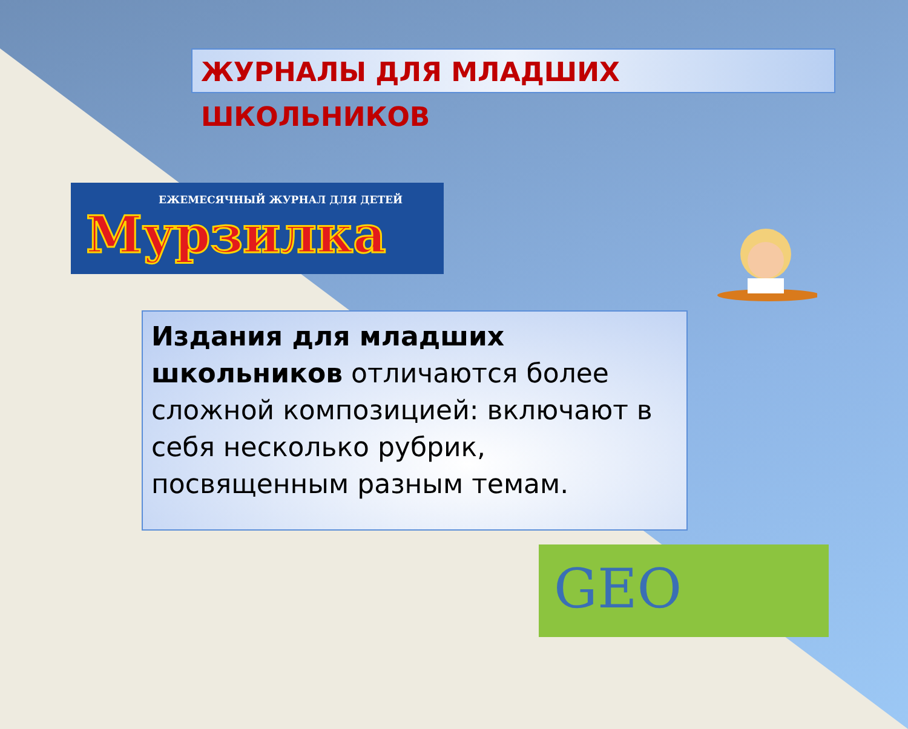ЖУРНАЛЫ ДЛЯ МЛАДШИХ ШКОЛЬНИКОВ
ЕЖЕМЕСЯЧНЫЙ ЖУРНАЛ ДЛЯ ДЕТЕЙ
Мурзилка
Издания для младших школьников отличаются более сложной композицией: включают в себя несколько рубрик, посвященным разным темам.
GEO